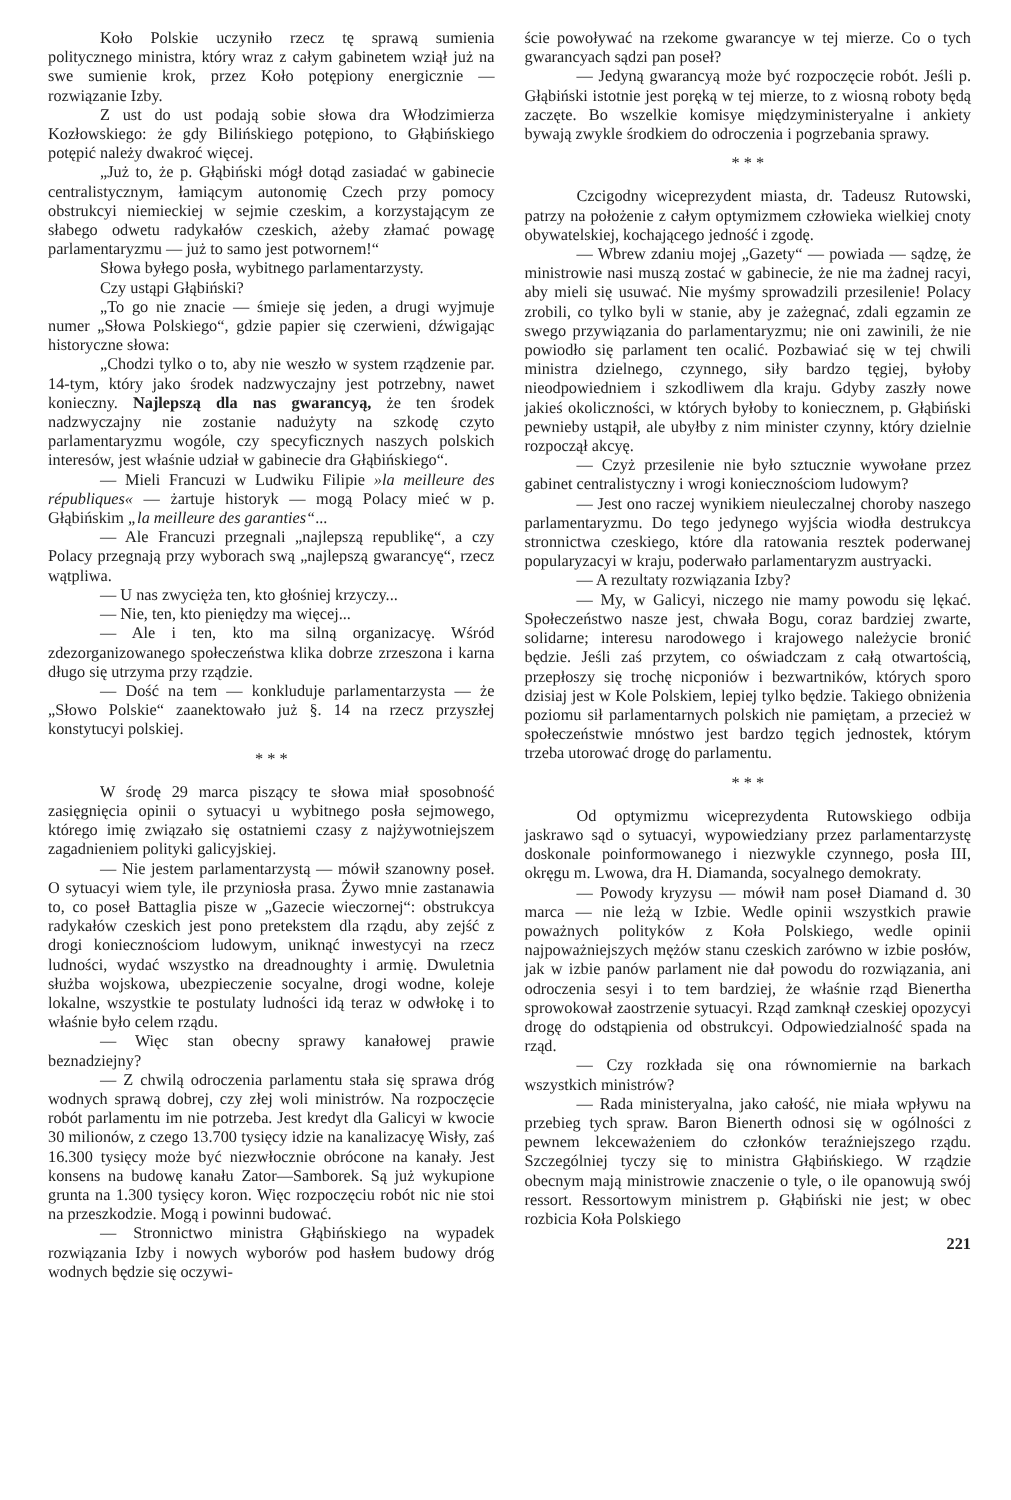Koło Polskie uczyniło rzecz tę sprawą sumienia politycznego ministra, który wraz z całym gabinetem wziął już na swe sumienie krok, przez Koło potępiony energicznie — rozwiązanie Izby.
Z ust do ust podają sobie słowa dra Włodzimierza Kozłowskiego: że gdy Bilińskiego potępiono, to Głąbińskiego potępić należy dwakroć więcej.
„Już to, że p. Głąbiński mógł dotąd zasiadać w gabinecie centralistycznym, łamiącym autonomię Czech przy pomocy obstrukcyi niemieckiej w sejmie czeskim, a korzystającym ze słabego odwetu radykałów czeskich, ażeby złamać powagę parlamentaryzmu — już to samo jest potwornem!“
Słowa byłego posła, wybitnego parlamentarzysty.
Czy ustąpi Głąbiński?
„To go nie znacie — śmieje się jeden, a drugi wyjmuje numer „Słowa Polskiego“, gdzie papier się czerwieni, dźwigając historyczne słowa:
„Chodzi tylko o to, aby nie weszło w system rządzenie par. 14-tym, który jako środek nadzwyczajny jest potrzebny, nawet konieczny. Najlepszą dla nas gwarancyą, że ten środek nadzwyczajny nie zostanie nadużyty na szkodę czyto parlamentaryzmu wogóle, czy specyficznych naszych polskich interesów, jest właśnie udział w gabinecie dra Głąbińskiego“.
— Mieli Francuzi w Ludwiku Filipie »la meilleure des républiques« — żartuje historyk — mogą Polacy mieć w p. Głąbińskim „la meilleure des garanties“...
— Ale Francuzi przegnali „najlepszą republikę“, a czy Polacy przegnają przy wyborach swą „najlepszą gwarancyę“, rzecz wątpliwa.
— U nas zwycięża ten, kto głośniej krzyczy...
— Nie, ten, kto pieniędzy ma więcej...
— Ale i ten, kto ma silną organizacyę. Wśród zdezorganizowanego społeczeństwa klika dobrze zrzeszona i karna długo się utrzyma przy rządzie.
— Dość na tem — konkluduje parlamentarzysta — że „Słowo Polskie“ zaanektowało już §. 14 na rzecz przyszłej konstytucyi polskiej.
* * *
W środę 29 marca piszący te słowa miał sposobność zasięgnięcia opinii o sytuacyi u wybitnego posła sejmowego, którego imię związało się ostatniemi czasy z najżywotniejszem zagadnieniem polityki galicyjskiej.
— Nie jestem parlamentarzystą — mówił szanowny poseł. O sytuacyi wiem tyle, ile przyniosła prasa. Żywo mnie zastanawia to, co poseł Battaglia pisze w „Gazecie wieczornej“: obstrukcya radykałów czeskich jest pono pretekstem dla rządu, aby zejść z drogi koniecznościom ludowym, uniknąć inwestycyi na rzecz ludności, wydać wszystko na dreadnoughty i armię. Dwuletnia służba wojskowa, ubezpieczenie socyalne, drogi wodne, koleje lokalne, wszystkie te postulaty ludności idą teraz w odwłokę i to właśnie było celem rządu.
— Więc stan obecny sprawy kanałowej prawie beznadziejny?
— Z chwilą odroczenia parlamentu stała się sprawa dróg wodnych sprawą dobrej, czy złej woli ministrów. Na rozpoczęcie robót parlamentu im nie potrzeba. Jest kredyt dla Galicyi w kwocie 30 milionów, z czego 13.700 tysięcy idzie na kanalizacyę Wisły, zaś 16.300 tysięcy może być niezwłocznie obrócone na kanały. Jest konsens na budowę kanału Zator—Samborek. Są już wykupione grunta na 1.300 tysięcy koron. Więc rozpoczęciu robót nic nie stoi na przeszkodzie. Mogą i powinni budować.
— Stronnictwo ministra Głąbińskiego na wypadek rozwiązania Izby i nowych wyborów pod hasłem budowy dróg wodnych będzie się oczywi-
ście powoływać na rzekome gwarancye w tej mierze. Co o tych gwarancyach sądzi pan poseł?
— Jedyną gwarancyą może być rozpoczęcie robót. Jeśli p. Głąbiński istotnie jest poręką w tej mierze, to z wiosną roboty będą zaczęte. Bo wszelkie komisye międzyministeryalne i ankiety bywają zwykle środkiem do odroczenia i pogrzebania sprawy.
* * *
Czcigodny wiceprezydent miasta, dr. Tadeusz Rutowski, patrzy na położenie z całym optymizmem człowieka wielkiej cnoty obywatelskiej, kochającego jedność i zgodę.
— Wbrew zdaniu mojej „Gazety“ — powiada — sądzę, że ministrowie nasi muszą zostać w gabinecie, że nie ma żadnej racyi, aby mieli się usuwać. Nie myśmy sprowadzili przesilenie! Polacy zrobili, co tylko byli w stanie, aby je zażegnać, zdali egzamin ze swego przywiązania do parlamentaryzmu; nie oni zawinili, że nie powiodło się parlament ten ocalić. Pozbawiać się w tej chwili ministra dzielnego, czynnego, siły bardzo tęgiej, byłoby nieodpowiedniem i szkodliwem dla kraju. Gdyby zaszły nowe jakieś okoliczności, w których byłoby to koniecznem, p. Głąbiński pewnieby ustąpił, ale ubyłby z nim minister czynny, który dzielnie rozpoczął akcyę.
— Czyż przesilenie nie było sztucznie wywołane przez gabinet centralistyczny i wrogi koniecznościom ludowym?
— Jest ono raczej wynikiem nieuleczalnej choroby naszego parlamentaryzmu. Do tego jedynego wyjścia wiodła destrukcya stronnictwa czeskiego, które dla ratowania resztek poderwanej popularyzacyi w kraju, poderwało parlamentaryzm austryacki.
— A rezultaty rozwiązania Izby?
— My, w Galicyi, niczego nie mamy powodu się lękać. Społeczeństwo nasze jest, chwała Bogu, coraz bardziej zwarte, solidarne; interesu narodowego i krajowego należycie bronić będzie. Jeśli zaś przytem, co oświadczam z całą otwartością, przepłoszy się trochę nicponiów i bezwartników, których sporo dzisiaj jest w Kole Polskiem, lepiej tylko będzie. Takiego obniżenia poziomu sił parlamentarnych polskich nie pamiętam, a przecież w społeczeństwie mnóstwo jest bardzo tęgich jednostek, którym trzeba utorować drogę do parlamentu.
* * *
Od optymizmu wiceprezydenta Rutowskiego odbija jaskrawo sąd o sytuacyi, wypowiedziany przez parlamentarzystę doskonale poinformowanego i niezwykle czynnego, posła III, okręgu m. Lwowa, dra H. Diamanda, socyalnego demokraty.
— Powody kryzysu — mówił nam poseł Diamand d. 30 marca — nie leżą w Izbie. Wedle opinii wszystkich prawie poważnych polityków z Koła Polskiego, wedle opinii najpoważniejszych mężów stanu czeskich zarówno w izbie posłów, jak w izbie panów parlament nie dał powodu do rozwiązania, ani odroczenia sesyi i to tem bardziej, że właśnie rząd Bienertha sprowokował zaostrzenie sytuacyi. Rząd zamknął czeskiej opozycyi drogę do odstąpienia od obstrukcyi. Odpowiedzialność spada na rząd.
— Czy rozkłada się ona równomiernie na barkach wszystkich ministrów?
— Rada ministeryalna, jako całość, nie miała wpływu na przebieg tych spraw. Baron Bienerth odnosi się w ogólności z pewnem lekceważeniem do członków teraźniejszego rządu. Szczególniej tyczy się to ministra Głąbińskiego. W rządzie obecnym mają ministrowie znaczenie o tyle, o ile opanowują swój ressort. Ressortowym ministrem p. Głąbiński nie jest; w obec rozbicia Koła Polskiego
221